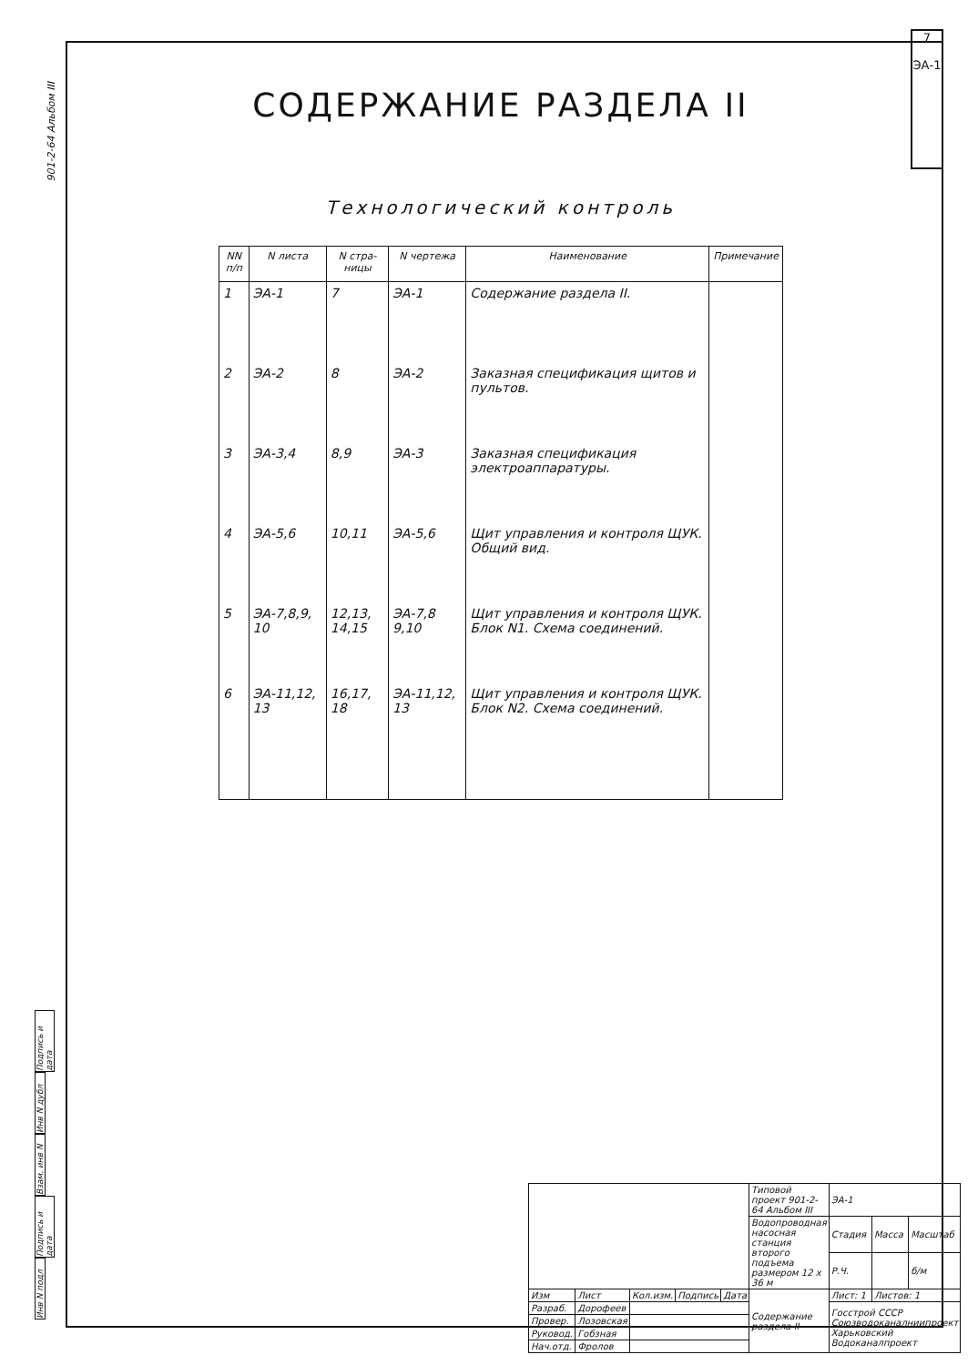901-2-64 Альбом III
7
ЭА-1
СОДЕРЖАНИЕ РАЗДЕЛА II
Технологический контроль
| NN п/п | N листа | N стра-ницы | N чертежа | Наименование | Примечание |
| --- | --- | --- | --- | --- | --- |
| 1 | ЭА-1 | 7 | ЭА-1 | Содержание раздела II. | |
| 2 | ЭА-2 | 8 | ЭА-2 | Заказная спецификация щитов и пультов. | |
| 3 | ЭА-3,4 | 8,9 | ЭА-3 | Заказная спецификация электроаппаратуры. | |
| 4 | ЭА-5,6 | 10,11 | ЭА-5,6 | Щит управления и контроля ЩУК. Общий вид. | |
| 5 | ЭА-7,8,9, 10 | 12,13, 14,15 | ЭА-7,8 9,10 | Щит управления и контроля ЩУК. Блок N1. Схема соединений. | |
| 6 | ЭА-11,12, 13 | 16,17, 18 | ЭА-11,12, 13 | Щит управления и контроля ЩУК. Блок N2. Схема соединений. | |
Подпись и дата
Инв N дубл
Взам. инв N
Подпись и дата
Инв N подл
| | | | | | Типовой проект 901-2-64 Альбом III | ЭА-1 | | |
| | | | | | Водопроводная насосная станция второго подъема размером 12 x 36 м | Стадия | Масса | Масштаб |
| | | | | | | Р.Ч. | | б/м |
| Изм | Лист | Кол.изм. | Подпись | Дата | Содержание раздела II | Лист: 1 | Листов: 1 | |
| Разраб. | Дорофеев | | | | | Госстрой СССР Союзводоканалниипроект Харьковский Водоканалпроект | | |
| Провер. | Лозовская | | | | | | | |
| Руковод. | Гобзная | | | | | | | |
| Нач.отд. | Фролов | | | | | | | |